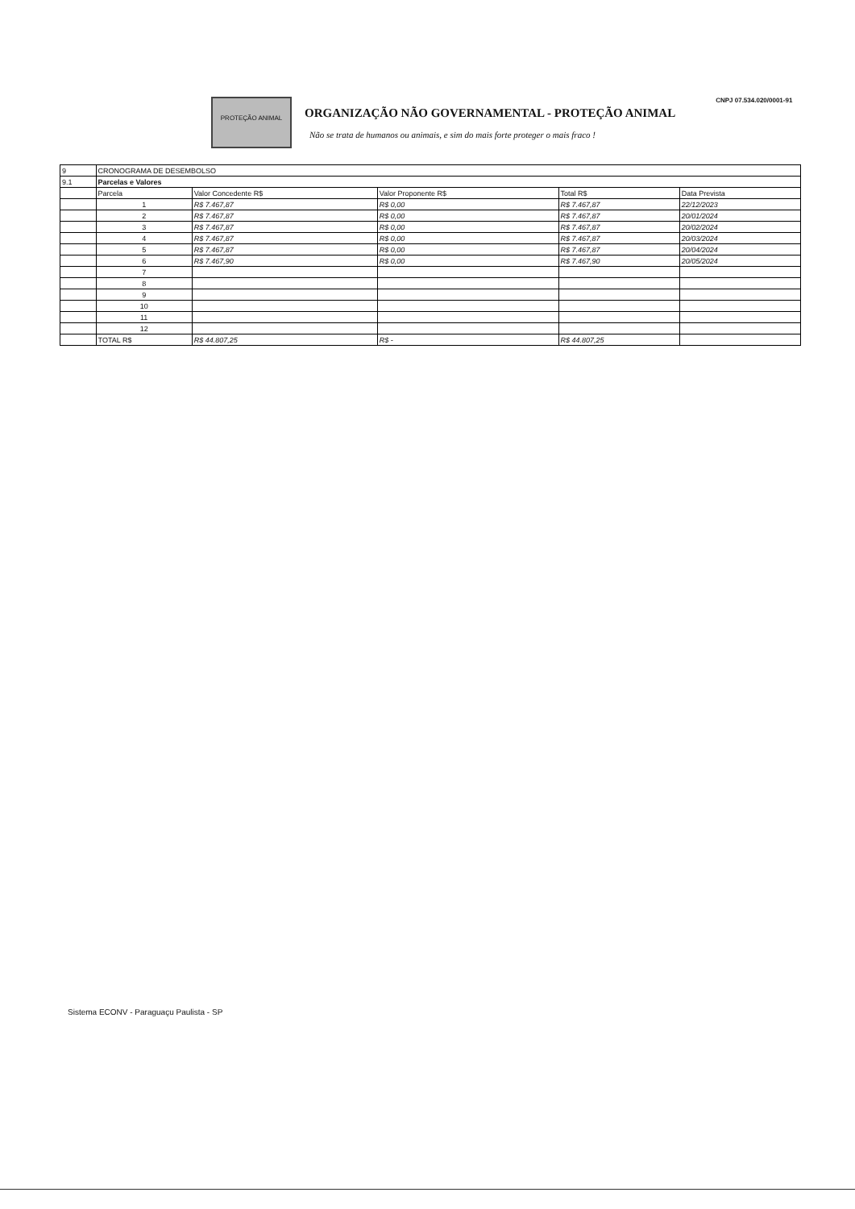PROTEÇÃO ANIMAL
ORGANIZAÇÃO NÃO GOVERNAMENTAL - PROTEÇÃO ANIMAL
Não se trata de humanos ou animais, e sim do mais forte proteger o mais fraco !
CNPJ 07.534.020/0001-91
| 9 | CRONOGRAMA DE DESEMBOLSO | | | | |
| 9.1 | Parcelas e Valores | | | | |
| | Parcela | Valor Concedente R$ | Valor Proponente R$ | Total R$ | Data Prevista |
| | 1 | R$ 7.467,87 | R$ 0,00 | R$ 7.467,87 | 22/12/2023 |
| | 2 | R$ 7.467,87 | R$ 0,00 | R$ 7.467,87 | 20/01/2024 |
| | 3 | R$ 7.467,87 | R$ 0,00 | R$ 7.467,87 | 20/02/2024 |
| | 4 | R$ 7.467,87 | R$ 0,00 | R$ 7.467,87 | 20/03/2024 |
| | 5 | R$ 7.467,87 | R$ 0,00 | R$ 7.467,87 | 20/04/2024 |
| | 6 | R$ 7.467,90 | R$ 0,00 | R$ 7.467,90 | 20/05/2024 |
| | 7 | | | | |
| | 8 | | | | |
| | 9 | | | | |
| | 10 | | | | |
| | 11 | | | | |
| | 12 | | | | |
| | TOTAL R$ | R$ 44.807,25 | R$ - | R$ 44.807,25 | |
Sistema ECONV - Paraguaçu Paulista - SP